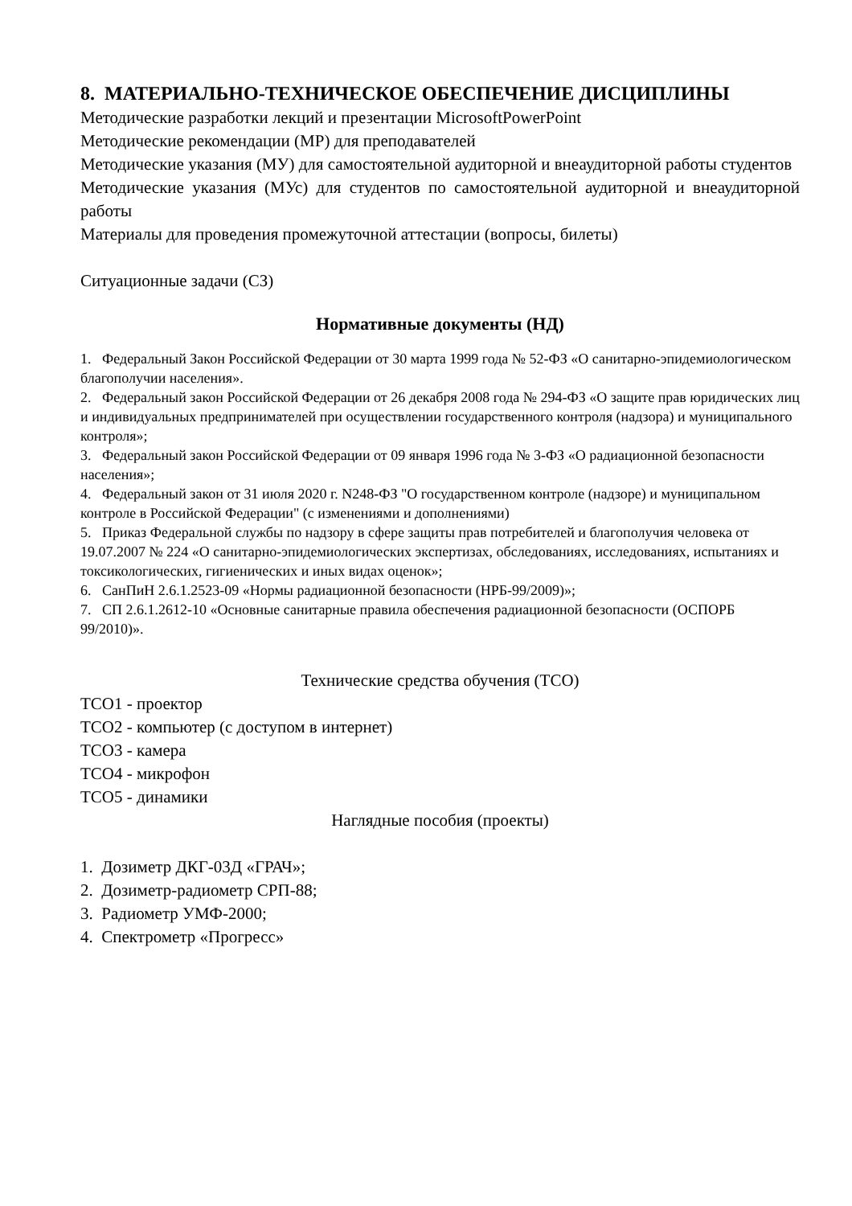8. МАТЕРИАЛЬНО-ТЕХНИЧЕСКОЕ ОБЕСПЕЧЕНИЕ ДИСЦИПЛИНЫ
Методические разработки лекций и презентации MicrosoftPowerPoint
Методические рекомендации (МР) для преподавателей
Методические указания (МУ) для самостоятельной аудиторной и внеаудиторной работы студентов
Методические указания (МУс) для студентов по самостоятельной аудиторной и внеаудиторной работы
Материалы для проведения промежуточной аттестации (вопросы, билеты)
Ситуационные задачи (СЗ)
Нормативные документы (НД)
1. Федеральный Закон Российской Федерации от 30 марта 1999 года № 52-ФЗ «О санитарно-эпидемиологическом благополучии населения».
2. Федеральный закон Российской Федерации от 26 декабря 2008 года № 294-ФЗ «О защите прав юридических лиц и индивидуальных предпринимателей при осуществлении государственного контроля (надзора) и муниципального контроля»;
3. Федеральный закон Российской Федерации от 09 января 1996 года № 3-ФЗ «О радиационной безопасности населения»;
4. Федеральный закон от 31 июля 2020 г. N248-ФЗ "О государственном контроле (надзоре) и муниципальном контроле в Российской Федерации" (с изменениями и дополнениями)
5. Приказ Федеральной службы по надзору в сфере защиты прав потребителей и благополучия человека от 19.07.2007 № 224 «О санитарно-эпидемиологических экспертизах, обследованиях, исследованиях, испытаниях и токсикологических, гигиенических и иных видах оценок»;
6. СанПиН 2.6.1.2523-09 «Нормы радиационной безопасности (НРБ-99/2009)»;
7. СП 2.6.1.2612-10 «Основные санитарные правила обеспечения радиационной безопасности (ОСПОРБ 99/2010)».
Технические средства обучения (ТСО)
ТСО1 - проектор
ТСО2 - компьютер (с доступом в интернет)
ТСО3 - камера
ТСО4 - микрофон
ТСО5 - динамики
Наглядные пособия (проекты)
1. Дозиметр ДКГ-03Д «ГРАЧ»;
2. Дозиметр-радиометр СРП-88;
3. Радиометр УМФ-2000;
4. Спектрометр «Прогресс»